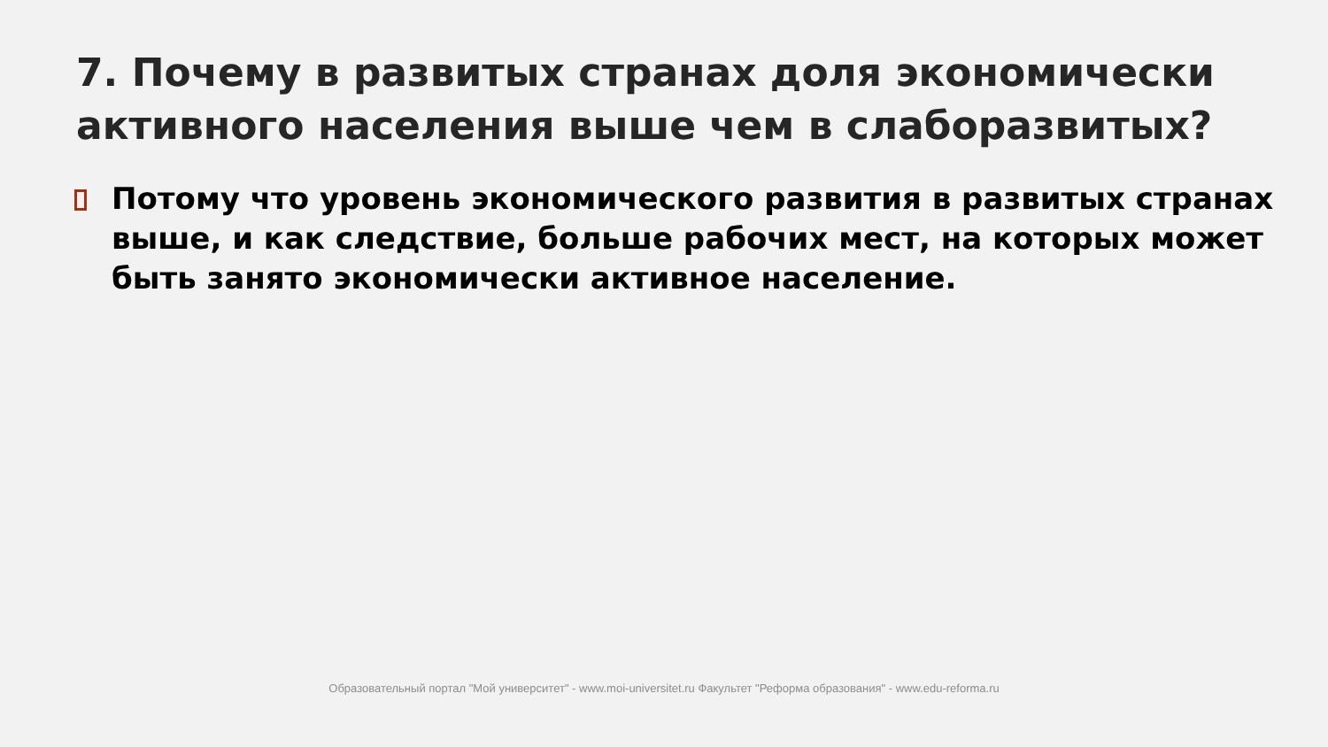7. Почему в развитых странах доля экономически активного населения выше чем в слаборазвитых?
Потому что уровень экономического развития в развитых странах выше, и как следствие, больше рабочих мест, на которых может быть занято экономически активное население.
Образовательный портал "Мой университет" - www.moi-universitet.ru Факультет "Реформа образования" - www.edu-reforma.ru